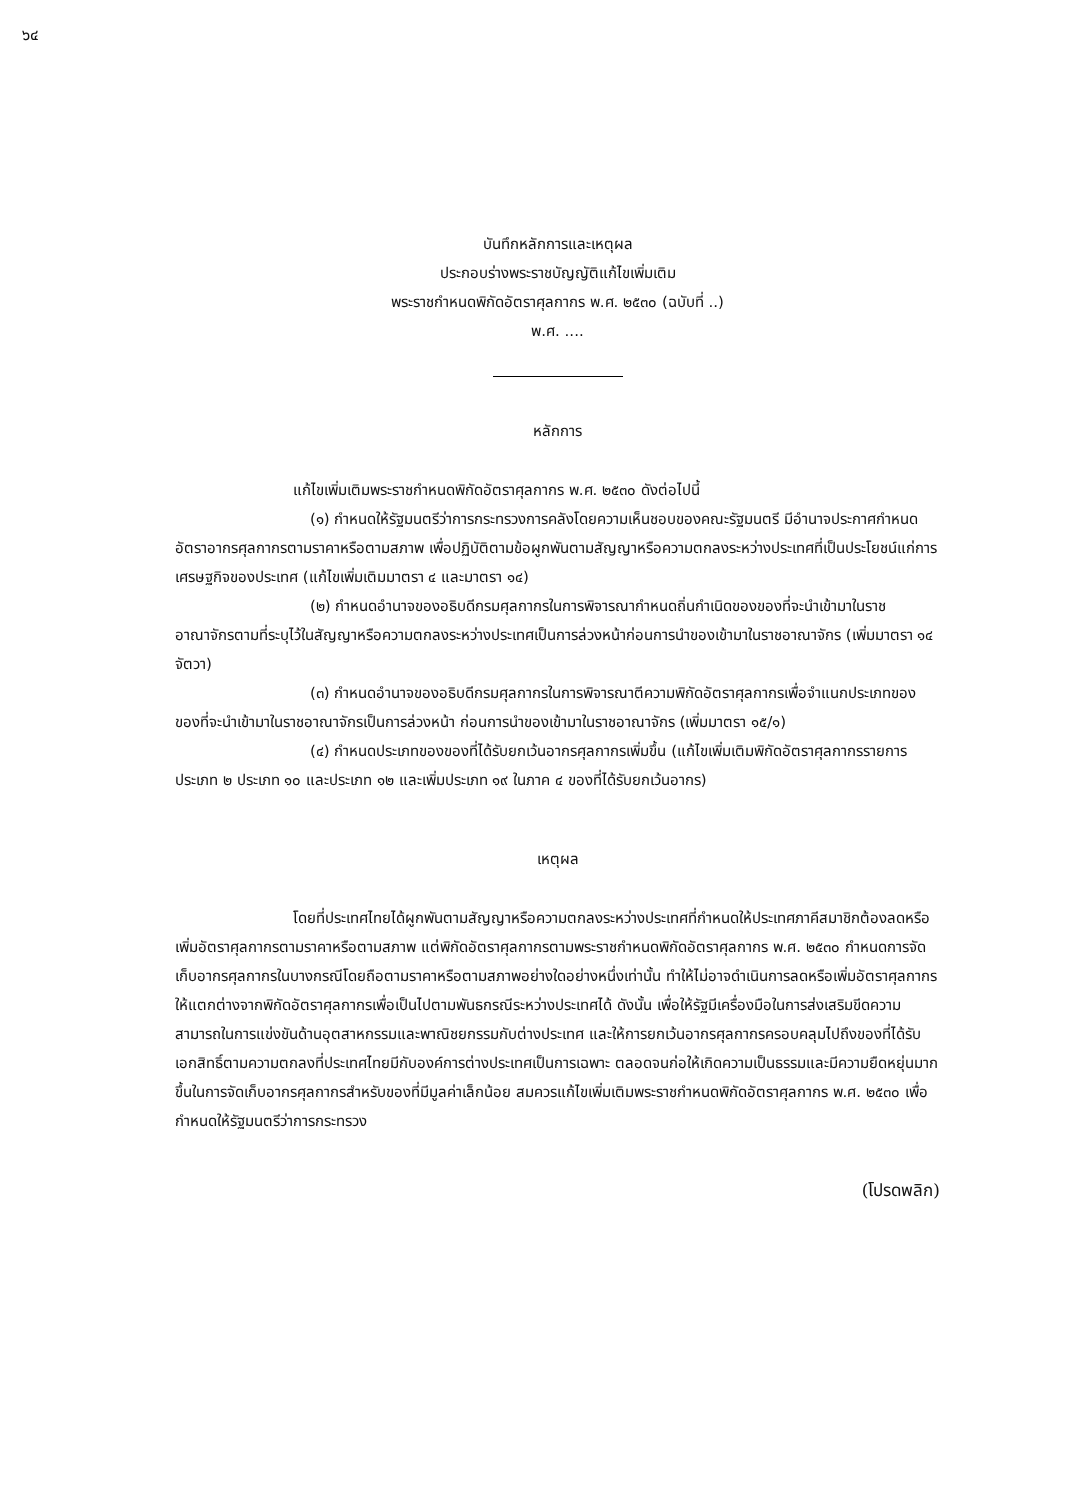๖๔
บันทึกหลักการและเหตุผล
ประกอบร่างพระราชบัญญัติแก้ไขเพิ่มเติม
พระราชกำหนดพิกัดอัตราศุลกากร พ.ศ. ๒๕๓๐ (ฉบับที่ ..)
พ.ศ. ....
หลักการ
แก้ไขเพิ่มเติมพระราชกำหนดพิกัดอัตราศุลกากร พ.ศ. ๒๕๓๐ ดังต่อไปนี้
(๑) กำหนดให้รัฐมนตรีว่าการกระทรวงการคลังโดยความเห็นชอบของคณะรัฐมนตรี มีอำนาจประกาศกำหนดอัตราอากรศุลกากรตามราคาหรือตามสภาพ เพื่อปฏิบัติตามข้อผูกพันตามสัญญาหรือความตกลงระหว่างประเทศที่เป็นประโยชน์แก่การเศรษฐกิจของประเทศ (แก้ไขเพิ่มเติมมาตรา ๔ และมาตรา ๑๔)
(๒) กำหนดอำนาจของอธิบดีกรมศุลกากรในการพิจารณากำหนดถิ่นกำเนิดของของที่จะนำเข้ามาในราชอาณาจักรตามที่ระบุไว้ในสัญญาหรือความตกลงระหว่างประเทศเป็นการล่วงหน้าก่อนการนำของเข้ามาในราชอาณาจักร (เพิ่มมาตรา ๑๔ จัตวา)
(๓) กำหนดอำนาจของอธิบดีกรมศุลกากรในการพิจารณาตีความพิกัดอัตราศุลกากรเพื่อจำแนกประเภทของของที่จะนำเข้ามาในราชอาณาจักรเป็นการล่วงหน้า ก่อนการนำของเข้ามาในราชอาณาจักร (เพิ่มมาตรา ๑๕/๑)
(๔) กำหนดประเภทของของที่ได้รับยกเว้นอากรศุลกากรเพิ่มขึ้น (แก้ไขเพิ่มเติมพิกัดอัตราศุลกากรรายการประเภท ๒ ประเภท ๑๐ และประเภท ๑๒ และเพิ่มประเภท ๑๙ ในภาค ๔ ของที่ได้รับยกเว้นอากร)
เหตุผล
โดยที่ประเทศไทยได้ผูกพันตามสัญญาหรือความตกลงระหว่างประเทศที่กำหนดให้ประเทศภาคีสมาชิกต้องลดหรือเพิ่มอัตราศุลกากรตามราคาหรือตามสภาพ แต่พิกัดอัตราศุลกากรตามพระราชกำหนดพิกัดอัตราศุลกากร พ.ศ. ๒๕๓๐ กำหนดการจัดเก็บอากรศุลกากรในบางกรณีโดยถือตามราคาหรือตามสภาพอย่างใดอย่างหนึ่งเท่านั้น ทำให้ไม่อาจดำเนินการลดหรือเพิ่มอัตราศุลกากรให้แตกต่างจากพิกัดอัตราศุลกากรเพื่อเป็นไปตามพันธกรณีระหว่างประเทศได้ ดังนั้น เพื่อให้รัฐมีเครื่องมือในการส่งเสริมขีดความสามารถในการแข่งขันด้านอุตสาหกรรมและพาณิชยกรรมกับต่างประเทศ และให้การยกเว้นอากรศุลกากรครอบคลุมไปถึงของที่ได้รับเอกสิทธิ์ตามความตกลงที่ประเทศไทยมีกับองค์การต่างประเทศเป็นการเฉพาะ ตลอดจนก่อให้เกิดความเป็นธรรมและมีความยืดหยุ่นมากขึ้นในการจัดเก็บอากรศุลกากรสำหรับของที่มีมูลค่าเล็กน้อย สมควรแก้ไขเพิ่มเติมพระราชกำหนดพิกัดอัตราศุลกากร พ.ศ. ๒๕๓๐ เพื่อกำหนดให้รัฐมนตรีว่าการกระทรวง
(โปรดพลิก)